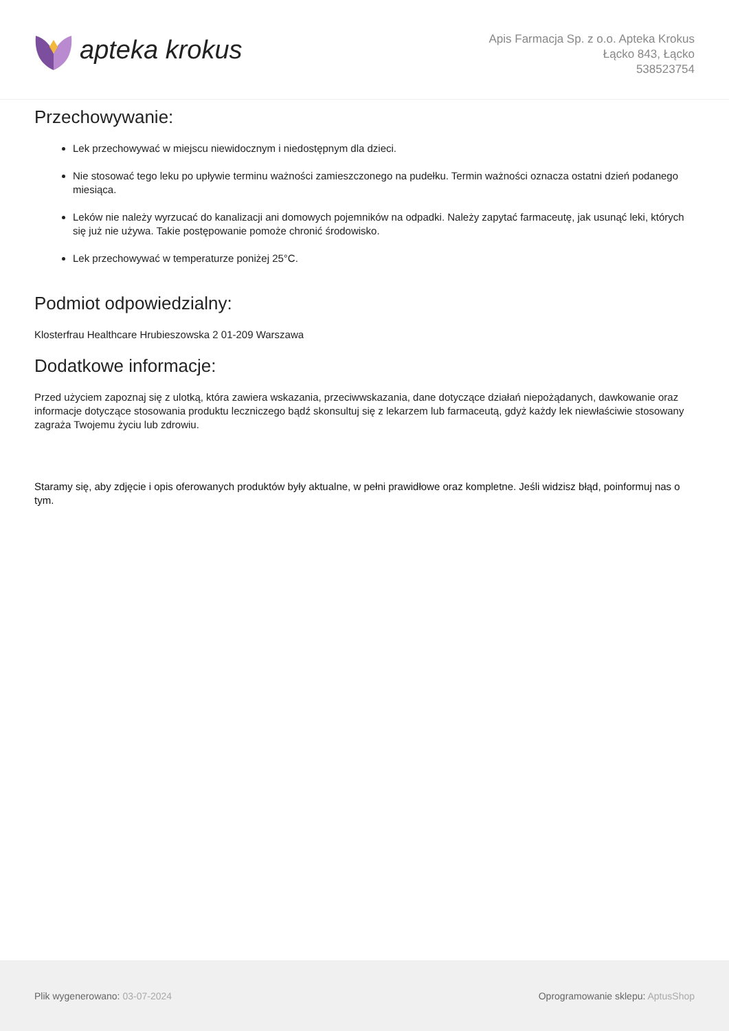apteka krokus
Apis Farmacja Sp. z o.o. Apteka Krokus
Łącko 843, Łącko
538523754
Przechowywanie:
Lek przechowywać w miejscu niewidocznym i niedostępnym dla dzieci.
Nie stosować tego leku po upływie terminu ważności zamieszczonego na pudełku. Termin ważności oznacza ostatni dzień podanego miesiąca.
Leków nie należy wyrzucać do kanalizacji ani domowych pojemników na odpadki. Należy zapytać farmaceutę, jak usunąć leki, których się już nie używa. Takie postępowanie pomoże chronić środowisko.
Lek przechowywać w temperaturze poniżej 25°C.
Podmiot odpowiedzialny:
Klosterfrau Healthcare Hrubieszowska 2 01-209 Warszawa
Dodatkowe informacje:
Przed użyciem zapoznaj się z ulotką, która zawiera wskazania, przeciwwskazania, dane dotyczące działań niepożądanych, dawkowanie oraz informacje dotyczące stosowania produktu leczniczego bądź skonsultuj się z lekarzem lub farmaceutą, gdyż każdy lek niewłaściwie stosowany zagraża Twojemu życiu lub zdrowiu.
Staramy się, aby zdjęcie i opis oferowanych produktów były aktualne, w pełni prawidłowe oraz kompletne. Jeśli widzisz błąd, poinformuj nas o tym.
Plik wygenerowano: 03-07-2024
Oprogramowanie sklepu: AptusShop